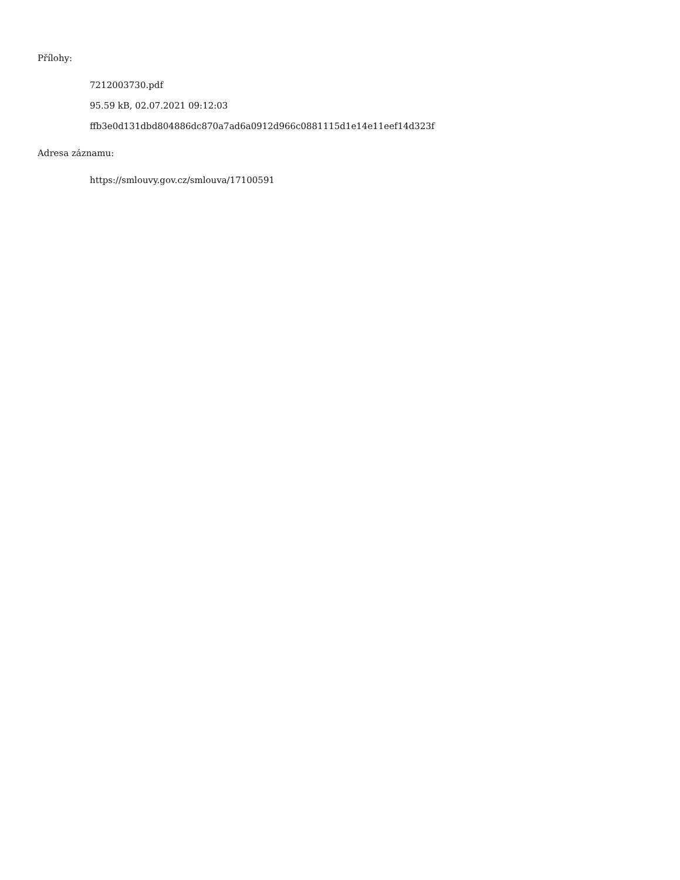Přílohy:
7212003730.pdf
95.59 kB, 02.07.2021 09:12:03
ffb3e0d131dbd804886dc870a7ad6a0912d966c0881115d1e14e11eef14d323f
Adresa záznamu:
https://smlouvy.gov.cz/smlouva/17100591